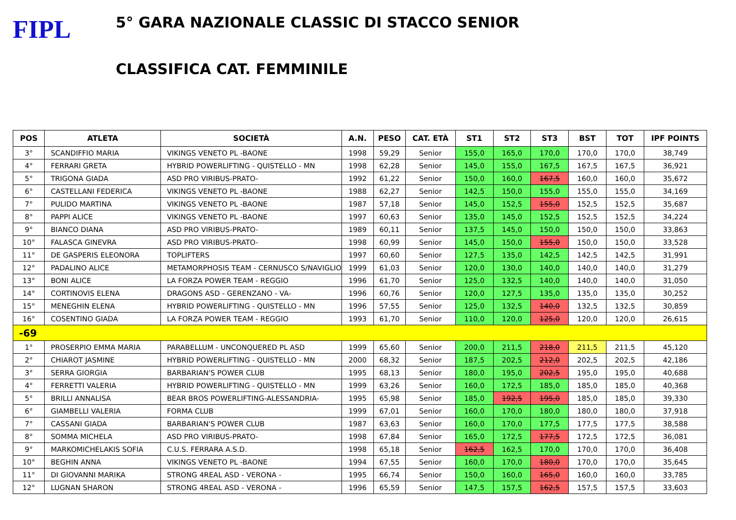FIPL
5° GARA NAZIONALE CLASSIC DI STACCO SENIOR
CLASSIFICA CAT. FEMMINILE
| POS | ATLETA | SOCIETÀ | A.N. | PESO | CAT. ETÀ | ST1 | ST2 | ST3 | BST | TOT | IPF POINTS |
| --- | --- | --- | --- | --- | --- | --- | --- | --- | --- | --- | --- |
| 3° | SCANDIFFIO MARIA | VIKINGS VENETO PL -BAONE | 1998 | 59,29 | Senior | 155,0 | 165,0 | 170,0 | 170,0 | 170,0 | 38,749 |
| 4° | FERRARI GRETA | HYBRID POWERLIFTING - QUISTELLO - MN | 1998 | 62,28 | Senior | 145,0 | 155,0 | 167,5 | 167,5 | 167,5 | 36,921 |
| 5° | TRIGONA GIADA | ASD PRO VIRIBUS-PRATO- | 1992 | 61,22 | Senior | 150,0 | 160,0 | 167,5 | 160,0 | 160,0 | 35,672 |
| 6° | CASTELLANI FEDERICA | VIKINGS VENETO PL -BAONE | 1988 | 62,27 | Senior | 142,5 | 150,0 | 155,0 | 155,0 | 155,0 | 34,169 |
| 7° | PULIDO MARTINA | VIKINGS VENETO PL -BAONE | 1987 | 57,18 | Senior | 145,0 | 152,5 | 155,0 | 152,5 | 152,5 | 35,687 |
| 8° | PAPPI ALICE | VIKINGS VENETO PL -BAONE | 1997 | 60,63 | Senior | 135,0 | 145,0 | 152,5 | 152,5 | 152,5 | 34,224 |
| 9° | BIANCO DIANA | ASD PRO VIRIBUS-PRATO- | 1989 | 60,11 | Senior | 137,5 | 145,0 | 150,0 | 150,0 | 150,0 | 33,863 |
| 10° | FALASCA GINEVRA | ASD PRO VIRIBUS-PRATO- | 1998 | 60,99 | Senior | 145,0 | 150,0 | 155,0 | 150,0 | 150,0 | 33,528 |
| 11° | DE GASPERIS ELEONORA | TOPLIFTERS | 1997 | 60,60 | Senior | 127,5 | 135,0 | 142,5 | 142,5 | 142,5 | 31,991 |
| 12° | PADALINO ALICE | METAMORPHOSIS TEAM - CERNUSCO S/NAVIGLIO | 1999 | 61,03 | Senior | 120,0 | 130,0 | 140,0 | 140,0 | 140,0 | 31,279 |
| 13° | BONI ALICE | LA FORZA POWER TEAM - REGGIO | 1996 | 61,70 | Senior | 125,0 | 132,5 | 140,0 | 140,0 | 140,0 | 31,050 |
| 14° | CORTINOVIS ELENA | DRAGONS ASD - GERENZANO - VA- | 1996 | 60,76 | Senior | 120,0 | 127,5 | 135,0 | 135,0 | 135,0 | 30,252 |
| 15° | MENEGHIN ELENA | HYBRID POWERLIFTING - QUISTELLO - MN | 1996 | 57,55 | Senior | 125,0 | 132,5 | 140,0 | 132,5 | 132,5 | 30,859 |
| 16° | COSENTINO GIADA | LA FORZA POWER TEAM - REGGIO | 1993 | 61,70 | Senior | 110,0 | 120,0 | 125,0 | 120,0 | 120,0 | 26,615 |
| -69 | | | | | | | | | | | |
| 1° | PROSERPIO EMMA MARIA | PARABELLUM - UNCONQUERED PL ASD | 1999 | 65,60 | Senior | 200,0 | 211,5 | 218,0 | 211,5 | 211,5 | 45,120 |
| 2° | CHIAROT JASMINE | HYBRID POWERLIFTING - QUISTELLO - MN | 2000 | 68,32 | Senior | 187,5 | 202,5 | 212,0 | 202,5 | 202,5 | 42,186 |
| 3° | SERRA GIORGIA | BARBARIAN'S POWER CLUB | 1995 | 68,13 | Senior | 180,0 | 195,0 | 202,5 | 195,0 | 195,0 | 40,688 |
| 4° | FERRETTI VALERIA | HYBRID POWERLIFTING - QUISTELLO - MN | 1999 | 63,26 | Senior | 160,0 | 172,5 | 185,0 | 185,0 | 185,0 | 40,368 |
| 5° | BRILLI ANNALISA | BEAR BROS POWERLIFTING-ALESSANDRIA- | 1995 | 65,98 | Senior | 185,0 | 192,5 | 195,0 | 185,0 | 185,0 | 39,330 |
| 6° | GIAMBELLI VALERIA | FORMA CLUB | 1999 | 67,01 | Senior | 160,0 | 170,0 | 180,0 | 180,0 | 180,0 | 37,918 |
| 7° | CASSANI GIADA | BARBARIAN'S POWER CLUB | 1987 | 63,63 | Senior | 160,0 | 170,0 | 177,5 | 177,5 | 177,5 | 38,588 |
| 8° | SOMMA MICHELA | ASD PRO VIRIBUS-PRATO- | 1998 | 67,84 | Senior | 165,0 | 172,5 | 177,5 | 172,5 | 172,5 | 36,081 |
| 9° | MARKOMICHELAKIS SOFIA | C.U.S. FERRARA A.S.D. | 1998 | 65,18 | Senior | 162,5 | 162,5 | 170,0 | 170,0 | 170,0 | 36,408 |
| 10° | BEGHIN ANNA | VIKINGS VENETO PL -BAONE | 1994 | 67,55 | Senior | 160,0 | 170,0 | 180,0 | 170,0 | 170,0 | 35,645 |
| 11° | DI GIOVANNI MARIKA | STRONG 4REAL ASD - VERONA - | 1995 | 66,74 | Senior | 150,0 | 160,0 | 165,0 | 160,0 | 160,0 | 33,785 |
| 12° | LUGNAN SHARON | STRONG 4REAL ASD - VERONA - | 1996 | 65,59 | Senior | 147,5 | 157,5 | 162,5 | 157,5 | 157,5 | 33,603 |